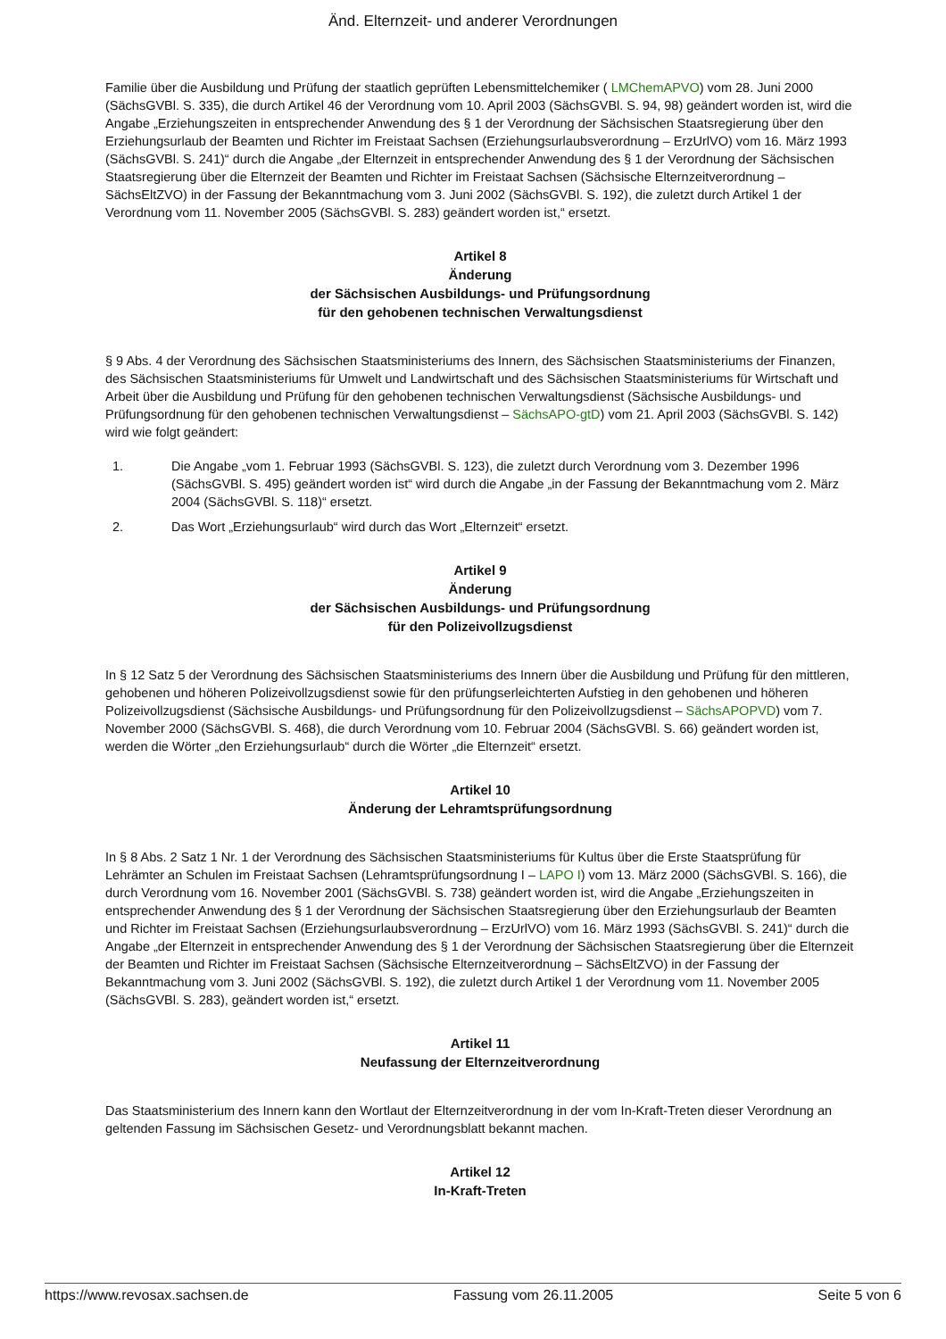Änd. Elternzeit- und anderer Verordnungen
Familie über die Ausbildung und Prüfung der staatlich geprüften Lebensmittelchemiker ( LMChemAPVO) vom 28. Juni 2000 (SächsGVBl. S. 335), die durch Artikel 46 der Verordnung vom 10. April 2003 (SächsGVBl. S. 94, 98) geändert worden ist, wird die Angabe „Erziehungszeiten in entsprechender Anwendung des § 1 der Verordnung der Sächsischen Staatsregierung über den Erziehungsurlaub der Beamten und Richter im Freistaat Sachsen (Erziehungsurlaubsverordnung – ErzUrlVO) vom 16. März 1993 (SächsGVBl. S. 241)“ durch die Angabe „der Elternzeit in entsprechender Anwendung des § 1 der Verordnung der Sächsischen Staatsregierung über die Elternzeit der Beamten und Richter im Freistaat Sachsen (Sächsische Elternzeitverordnung – SächsEltZVO) in der Fassung der Bekanntmachung vom 3. Juni 2002 (SächsGVBl. S. 192), die zuletzt durch Artikel 1 der Verordnung vom 11. November 2005 (SächsGVBl. S. 283) geändert worden ist,“ ersetzt.
Artikel 8
Änderung
der Sächsischen Ausbildungs- und Prüfungsordnung
für den gehobenen technischen Verwaltungsdienst
§ 9 Abs. 4 der Verordnung des Sächsischen Staatsministeriums des Innern, des Sächsischen Staatsministeriums der Finanzen, des Sächsischen Staatsministeriums für Umwelt und Landwirtschaft und des Sächsischen Staatsministeriums für Wirtschaft und Arbeit über die Ausbildung und Prüfung für den gehobenen technischen Verwaltungsdienst (Sächsische Ausbildungs- und Prüfungsordnung für den gehobenen technischen Verwaltungsdienst – SächsAPO-gtD) vom 21. April 2003 (SächsGVBl. S. 142) wird wie folgt geändert:
1. Die Angabe „vom 1. Februar 1993 (SächsGVBl. S. 123), die zuletzt durch Verordnung vom 3. Dezember 1996 (SächsGVBl. S. 495) geändert worden ist“ wird durch die Angabe „in der Fassung der Bekanntmachung vom 2. März 2004 (SächsGVBl. S. 118)“ ersetzt.
2. Das Wort „Erziehungsurlaub“ wird durch das Wort „Elternzeit“ ersetzt.
Artikel 9
Änderung
der Sächsischen Ausbildungs- und Prüfungsordnung
für den Polizeivollzugsdienst
In § 12 Satz 5 der Verordnung des Sächsischen Staatsministeriums des Innern über die Ausbildung und Prüfung für den mittleren, gehobenen und höheren Polizeivollzugsdienst sowie für den prüfungserleichterten Aufstieg in den gehobenen und höheren Polizeivollzugsdienst (Sächsische Ausbildungs- und Prüfungsordnung für den Polizeivollzugsdienst – SächsAPOPVD) vom 7. November 2000 (SächsGVBl. S. 468), die durch Verordnung vom 10. Februar 2004 (SächsGVBl. S. 66) geändert worden ist, werden die Wörter „den Erziehungsurlaub“ durch die Wörter „die Elternzeit“ ersetzt.
Artikel 10
Änderung der Lehramtsprüfungsordnung
In § 8 Abs. 2 Satz 1 Nr. 1 der Verordnung des Sächsischen Staatsministeriums für Kultus über die Erste Staatsprüfung für Lehrämter an Schulen im Freistaat Sachsen (Lehramtsprüfungsordnung I – LAPO I) vom 13. März 2000 (SächsGVBl. S. 166), die durch Verordnung vom 16. November 2001 (SächsGVBl. S. 738) geändert worden ist, wird die Angabe „Erziehungszeiten in entsprechender Anwendung des § 1 der Verordnung der Sächsischen Staatsregierung über den Erziehungsurlaub der Beamten und Richter im Freistaat Sachsen (Erziehungsurlaubsverordnung – ErzUrlVO) vom 16. März 1993 (SächsGVBl. S. 241)“ durch die Angabe „der Elternzeit in entsprechender Anwendung des § 1 der Verordnung der Sächsischen Staatsregierung über die Elternzeit der Beamten und Richter im Freistaat Sachsen (Sächsische Elternzeitverordnung – SächsEltZVO) in der Fassung der Bekanntmachung vom 3. Juni 2002 (SächsGVBl. S. 192), die zuletzt durch Artikel 1 der Verordnung vom 11. November 2005 (SächsGVBl. S. 283), geändert worden ist,“ ersetzt.
Artikel 11
Neufassung der Elternzeitverordnung
Das Staatsministerium des Innern kann den Wortlaut der Elternzeitverordnung in der vom In-Kraft-Treten dieser Verordnung an geltenden Fassung im Sächsischen Gesetz- und Verordnungsblatt bekannt machen.
Artikel 12
In-Kraft-Treten
https://www.revosax.sachsen.de Fassung vom 26.11.2005 Seite 5 von 6